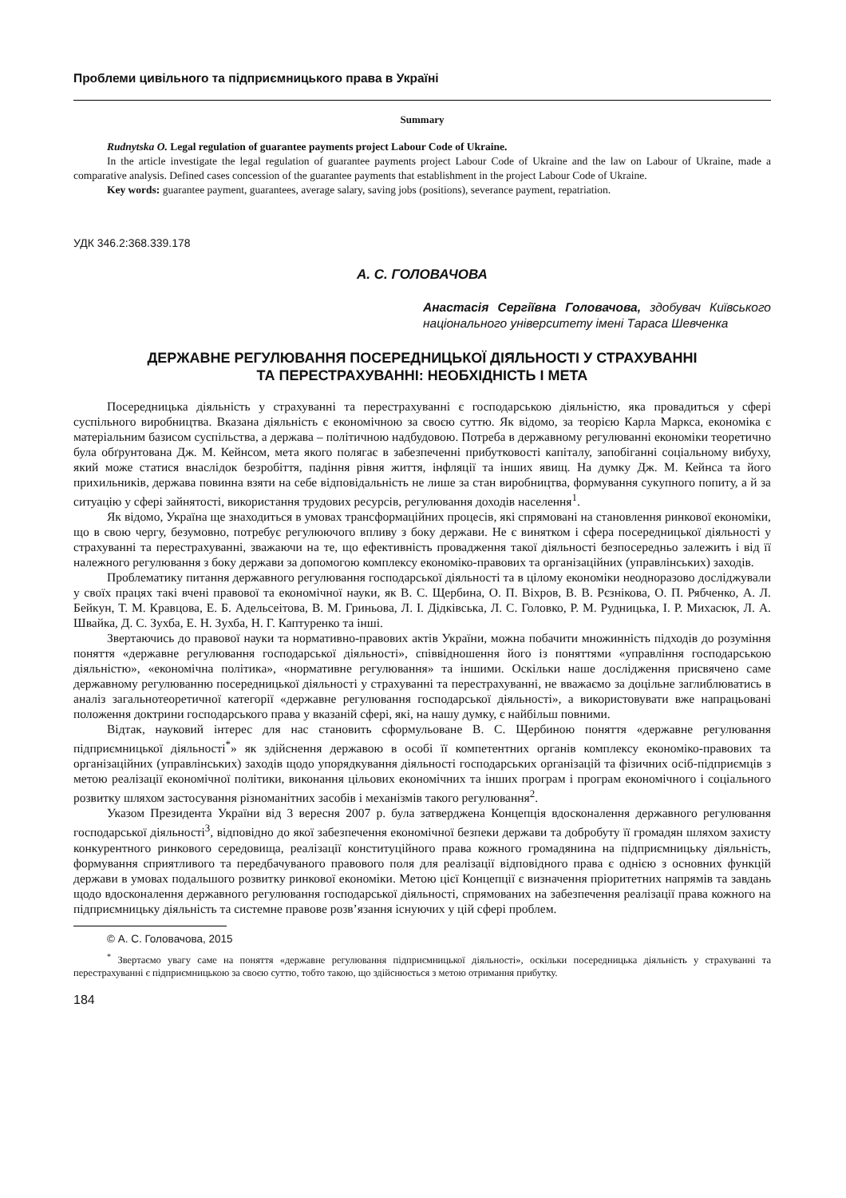Проблеми цивільного та підприємницького права в Україні
Summary
Rudnytska O. Legal regulation of guarantee payments project Labour Code of Ukraine.
In the article investigate the legal regulation of guarantee payments project Labour Code of Ukraine and the law on Labour of Ukraine, made a comparative analysis. Defined cases concession of the guarantee payments that establishment in the project Labour Code of Ukraine.
Key words: guarantee payment, guarantees, average salary, saving jobs (positions), severance payment, repatriation.
УДК 346.2:368.339.178
А. С. ГОЛОВАЧОВА
Анастасія Сергіївна Головачова, здобувач Київського національного університету імені Тараса Шевченка
ДЕРЖАВНЕ РЕГУЛЮВАННЯ ПОСЕРЕДНИЦЬКОЇ ДІЯЛЬНОСТІ У СТРАХУВАННІ
ТА ПЕРЕСТРАХУВАННІ: НЕОБХІДНІСТЬ І МЕТА
Посередницька діяльність у страхуванні та перестрахуванні є господарською діяльністю, яка провадиться у сфері суспільного виробництва. Вказана діяльність є економічною за своєю суттю. Як відомо, за теорією Карла Маркса, економіка є матеріальним базисом суспільства, а держава – політичною надбудовою. Потреба в державному регулюванні економіки теоретично була обґрунтована Дж. М. Кейнсом, мета якого полягає в забезпеченні прибутковості капіталу, запобіганні соціальному вибуху, який може статися внаслідок безробіття, падіння рівня життя, інфляції та інших явищ. На думку Дж. М. Кейнса та його прихильників, держава повинна взяти на себе відповідальність не лише за стан виробництва, формування сукупного попиту, а й за ситуацію у сфері зайнятості, використання трудових ресурсів, регулювання доходів населення<sup>1</sup>.
Як відомо, Україна ще знаходиться в умовах трансформаційних процесів, які спрямовані на становлення ринкової економіки, що в свою чергу, безумовно, потребує регулюючого впливу з боку держави. Не є винятком і сфера посередницької діяльності у страхуванні та перестрахуванні, зважаючи на те, що ефективність провадження такої діяльності безпосередньо залежить і від її належного регулювання з боку держави за допомогою комплексу економіко-правових та організаційних (управлінських) заходів.
Проблематику питання державного регулювання господарської діяльності та в цілому економіки неодноразово досліджували у своїх працях такі вчені правової та економічної науки, як В. С. Щербина, О. П. Віхров, В. В. Рєзнікова, О. П. Рябченко, А. Л. Бейкун, Т. М. Кравцова, Е. Б. Адельсеітова, В. М. Гриньова, Л. І. Дідківська, Л. С. Головко, Р. М. Рудницька, І. Р. Михасюк, Л. А. Швайка, Д. С. Зухба, Е. Н. Зухба, Н. Г. Каптуренко та інші.
Звертаючись до правової науки та нормативно-правових актів України, можна побачити множинність підходів до розуміння поняття «державне регулювання господарської діяльності», співвідношення його із поняттями «управління господарською діяльністю», «економічна політика», «нормативне регулювання» та іншими. Оскільки наше дослідження присвячено саме державному регулюванню посередницької діяльності у страхуванні та перестрахуванні, не вважаємо за доцільне заглиблюватись в аналіз загальнотеоретичної категорії «державне регулювання господарської діяльності», а використовувати вже напрацьовані положення доктрини господарського права у вказаній сфері, які, на нашу думку, є найбільш повними.
Відтак, науковий інтерес для нас становить сформульоване В. С. Щербиною поняття «державне регулювання підприємницької діяльності<sup>*</sup>» як здійснення державою в особі її компетентних органів комплексу економіко-правових та організаційних (управлінських) заходів щодо упорядкування діяльності господарських організацій та фізичних осіб-підприємців з метою реалізації економічної політики, виконання цільових економічних та інших програм і програм економічного і соціального розвитку шляхом застосування різноманітних засобів і механізмів такого регулювання<sup>2</sup>.
Указом Президента України від 3 вересня 2007 р. була затверджена Концепція вдосконалення державного регулювання господарської діяльності<sup>3</sup>, відповідно до якої забезпечення економічної безпеки держави та добробуту її громадян шляхом захисту конкурентного ринкового середовища, реалізації конституційного права кожного громадянина на підприємницьку діяльність, формування сприятливого та передбачуваного правового поля для реалізації відповідного права є однією з основних функцій держави в умовах подальшого розвитку ринкової економіки. Метою цієї Концепції є визначення пріоритетних напрямів та завдань щодо вдосконалення державного регулювання господарської діяльності, спрямованих на забезпечення реалізації права кожного на підприємницьку діяльність та системне правове розв’язання існуючих у цій сфері проблем.
© А. С. Головачова, 2015
<sup>*</sup> Звертаємо увагу саме на поняття «державне регулювання підприємницької діяльності», оскільки посередницька діяльність у страхуванні та перестрахуванні є підприємницькою за своєю суттю, тобто такою, що здійснюється з метою отримання прибутку.
184